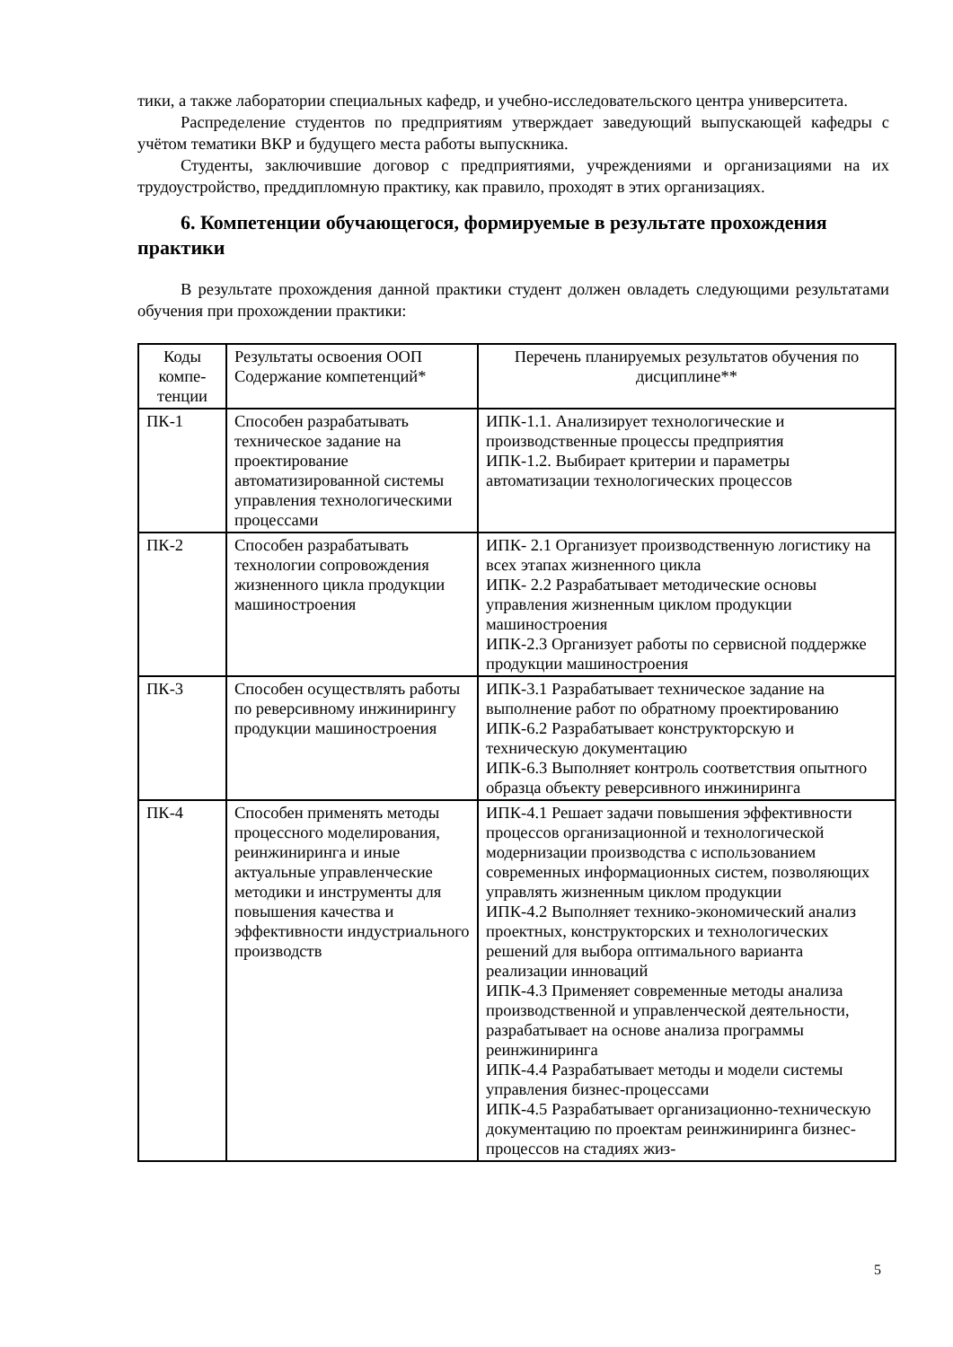тики, а также лаборатории специальных кафедр, и учебно-исследовательского центра университета.
Распределение студентов по предприятиям утверждает заведующий выпускающей кафедры с учётом тематики ВКР и будущего места работы выпускника.
Студенты, заключившие договор с предприятиями, учреждениями и организациями на их трудоустройство, преддипломную практику, как правило, проходят в этих организациях.
6. Компетенции обучающегося, формируемые в результате прохождения практики
В результате прохождения данной практики студент должен овладеть следующими результатами обучения при прохождении практики:
| Коды компе-тенции | Результаты освоения ООП Содержание компетенций* | Перечень планируемых результатов обучения по дисциплине** |
| ПК-1 | Способен разрабатывать техническое задание на проектирование автоматизированной системы управления технологическими процессами | ИПК-1.1. Анализирует технологические и производственные процессы предприятия ИПК-1.2. Выбирает критерии и параметры автоматизации технологических процессов |
| ПК-2 | Способен разрабатывать технологии сопровождения жизненного цикла продукции машиностроения | ИПК- 2.1 Организует производственную логистику на всех этапах жизненного цикла ИПК- 2.2 Разрабатывает методические основы управления жизненным циклом продукции машиностроения ИПК-2.3 Организует работы по сервисной поддержке продукции машиностроения |
| ПК-3 | Способен осуществлять работы по реверсивному инжинирингу продукции машиностроения | ИПК-3.1 Разрабатывает техническое задание на выполнение работ по обратному проектированию ИПК-6.2 Разрабатывает конструкторскую и техническую документацию ИПК-6.3 Выполняет контроль соответствия опытного образца объекту реверсивного инжиниринга |
| ПК-4 | Способен применять методы процессного моделирования, реинжиниринга и иные актуальные управленческие методики и инструменты для повышения качества и эффективности индустриального производств | ИПК-4.1 Решает задачи повышения эффективности процессов организационной и технологической модернизации производства с использованием современных информационных систем, позволяющих управлять жизненным циклом продукции ИПК-4.2 Выполняет технико-экономический анализ проектных, конструкторских и технологических решений для выбора оптимального варианта реализации инноваций ИПК-4.3 Применяет современные методы анализа производственной и управленческой деятельности, разрабатывает на основе анализа программы реинжиниринга ИПК-4.4 Разрабатывает методы и модели системы управления бизнес-процессами ИПК-4.5 Разрабатывает организационно-техническую документацию по проектам реинжиниринга бизнес-процессов на стадиях жиз- |
5